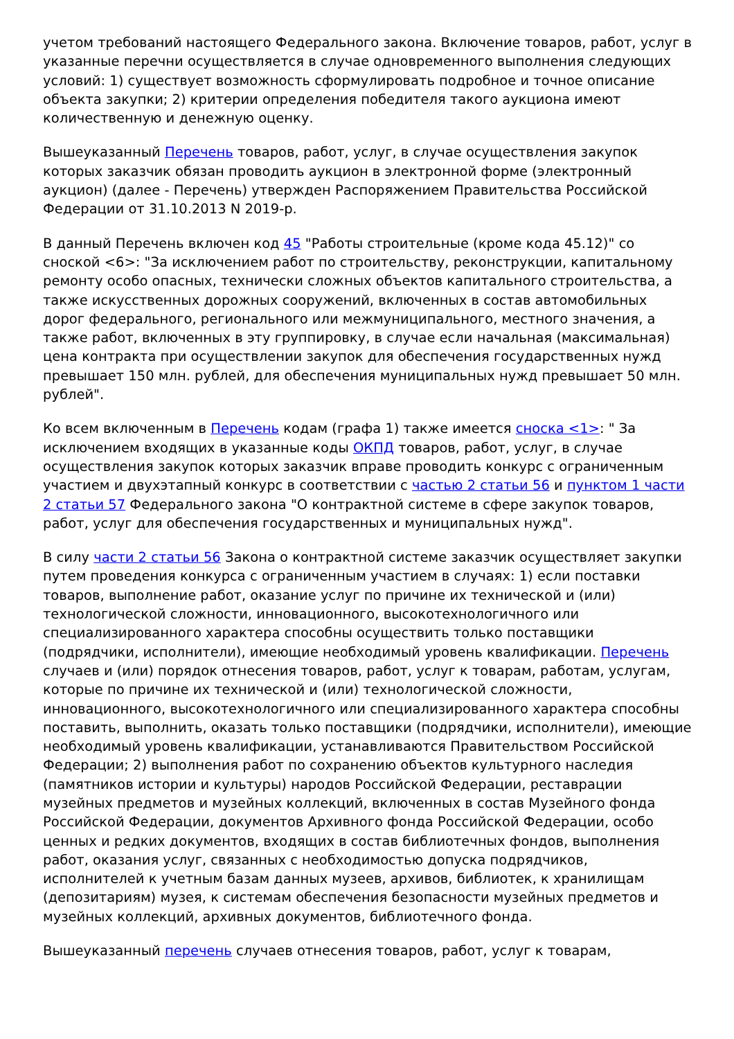учетом требований настоящего Федерального закона. Включение товаров, работ, услуг в указанные перечни осуществляется в случае одновременного выполнения следующих условий: 1) существует возможность сформулировать подробное и точное описание объекта закупки; 2) критерии определения победителя такого аукциона имеют количественную и денежную оценку.
Вышеуказанный Перечень товаров, работ, услуг, в случае осуществления закупок которых заказчик обязан проводить аукцион в электронной форме (электронный аукцион) (далее - Перечень) утвержден Распоряжением Правительства Российской Федерации от 31.10.2013 N 2019-р.
В данный Перечень включен код 45 "Работы строительные (кроме кода 45.12)" со сноской <6>: "За исключением работ по строительству, реконструкции, капитальному ремонту особо опасных, технически сложных объектов капитального строительства, а также искусственных дорожных сооружений, включенных в состав автомобильных дорог федерального, регионального или межмуниципального, местного значения, а также работ, включенных в эту группировку, в случае если начальная (максимальная) цена контракта при осуществлении закупок для обеспечения государственных нужд превышает 150 млн. рублей, для обеспечения муниципальных нужд превышает 50 млн. рублей".
Ко всем включенным в Перечень кодам (графа 1) также имеется сноска <1>: " За исключением входящих в указанные коды ОКПД товаров, работ, услуг, в случае осуществления закупок которых заказчик вправе проводить конкурс с ограниченным участием и двухэтапный конкурс в соответствии с частью 2 статьи 56 и пунктом 1 части 2 статьи 57 Федерального закона "О контрактной системе в сфере закупок товаров, работ, услуг для обеспечения государственных и муниципальных нужд".
В силу части 2 статьи 56 Закона о контрактной системе заказчик осуществляет закупки путем проведения конкурса с ограниченным участием в случаях: 1) если поставки товаров, выполнение работ, оказание услуг по причине их технической и (или) технологической сложности, инновационного, высокотехнологичного или специализированного характера способны осуществить только поставщики (подрядчики, исполнители), имеющие необходимый уровень квалификации. Перечень случаев и (или) порядок отнесения товаров, работ, услуг к товарам, работам, услугам, которые по причине их технической и (или) технологической сложности, инновационного, высокотехнологичного или специализированного характера способны поставить, выполнить, оказать только поставщики (подрядчики, исполнители), имеющие необходимый уровень квалификации, устанавливаются Правительством Российской Федерации; 2) выполнения работ по сохранению объектов культурного наследия (памятников истории и культуры) народов Российской Федерации, реставрации музейных предметов и музейных коллекций, включенных в состав Музейного фонда Российской Федерации, документов Архивного фонда Российской Федерации, особо ценных и редких документов, входящих в состав библиотечных фондов, выполнения работ, оказания услуг, связанных с необходимостью допуска подрядчиков, исполнителей к учетным базам данных музеев, архивов, библиотек, к хранилищам (депозитариям) музея, к системам обеспечения безопасности музейных предметов и музейных коллекций, архивных документов, библиотечного фонда.
Вышеуказанный перечень случаев отнесения товаров, работ, услуг к товарам,